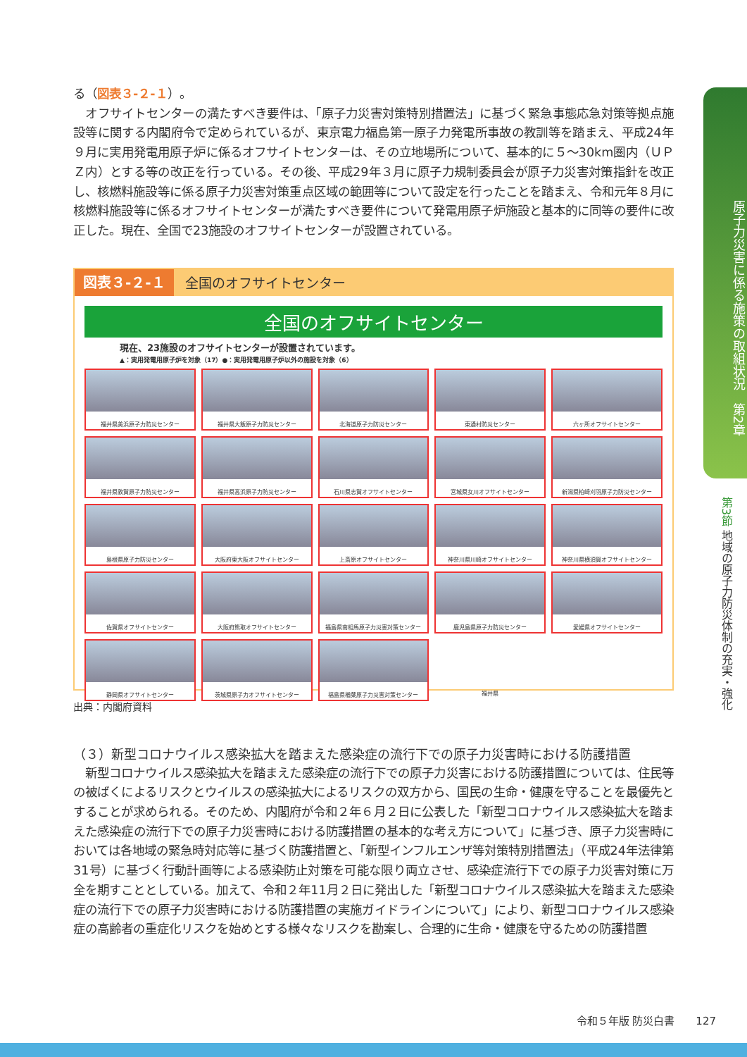原子力災害に係る施策の取組状況　第2章
第3節 地域の原子力防災体制の充実・強化
る（図表３-２-１）。
　オフサイトセンターの満たすべき要件は、「原子力災害対策特別措置法」に基づく緊急事態応急対策等拠点施設等に関する内閣府令で定められているが、東京電力福島第一原子力発電所事故の教訓等を踏まえ、平成24年９月に実用発電用原子炉に係るオフサイトセンターは、その立地場所について、基本的に５～30km圏内（ＵＰＺ内）とする等の改正を行っている。その後、平成29年３月に原子力規制委員会が原子力災害対策指針を改正し、核燃料施設等に係る原子力災害対策重点区域の範囲等について設定を行ったことを踏まえ、令和元年８月に核燃料施設等に係るオフサイトセンターが満たすべき要件について発電用原子炉施設と基本的に同等の要件に改正した。現在、全国で23施設のオフサイトセンターが設置されている。
図表３-２-１ 全国のオフサイトセンター
全国のオフサイトセンター
現在、23施設のオフサイトセンターが設置されています。
▲：実用発電用原子炉を対象（17）●：実用発電用原子炉以外の施設を対象（6）
福井県美浜原子力防災センター
福井県大飯原子力防災センター
北海道原子力防災センター
東通村防災センター
六ヶ所オフサイトセンター
福井県敦賀原子力防災センター
福井県高浜原子力防災センター
石川県志賀オフサイトセンター
宮城県女川オフサイトセンター
新潟県柏崎刈羽原子力防災センター
島根県原子力防災センター
大阪府東大阪オフサイトセンター
上斎原オフサイトセンター
神奈川県川崎オフサイトセンター
神奈川県横須賀オフサイトセンター
佐賀県オフサイトセンター
大阪府熊取オフサイトセンター
福島県南相馬原子力災害対策センター
鹿児島県原子力防災センター
愛媛県オフサイトセンター
静岡県オフサイトセンター
茨城県原子力オフサイトセンター
福島県楢葉原子力災害対策センター
福井県
出典：内閣府資料
（３）新型コロナウイルス感染拡大を踏まえた感染症の流行下での原子力災害時における防護措置
　新型コロナウイルス感染拡大を踏まえた感染症の流行下での原子力災害における防護措置については、住民等の被ばくによるリスクとウイルスの感染拡大によるリスクの双方から、国民の生命・健康を守ることを最優先とすることが求められる。そのため、内閣府が令和２年６月２日に公表した「新型コロナウイルス感染拡大を踏まえた感染症の流行下での原子力災害時における防護措置の基本的な考え方について」に基づき、原子力災害時においては各地域の緊急時対応等に基づく防護措置と、「新型インフルエンザ等対策特別措置法」（平成24年法律第31号）に基づく行動計画等による感染防止対策を可能な限り両立させ、感染症流行下での原子力災害対策に万全を期すこととしている。加えて、令和２年11月２日に発出した「新型コロナウイルス感染拡大を踏まえた感染症の流行下での原子力災害時における防護措置の実施ガイドラインについて」により、新型コロナウイルス感染症の高齢者の重症化リスクを始めとする様々なリスクを勘案し、合理的に生命・健康を守るための防護措置
令和５年版 防災白書　　127